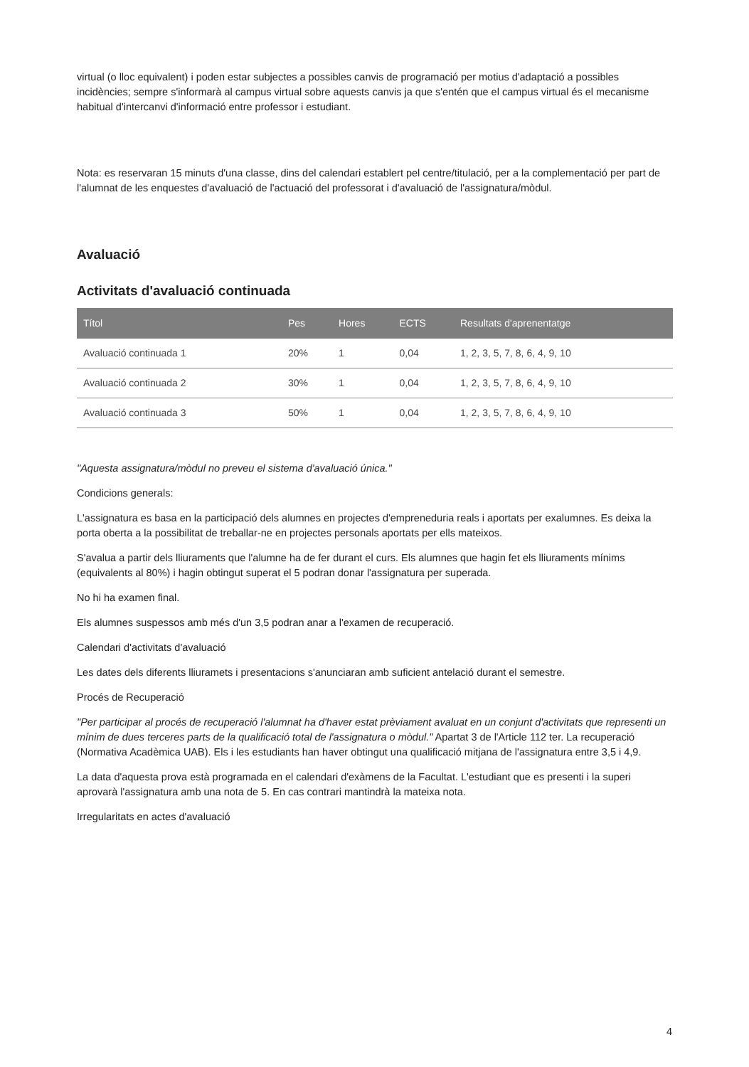virtual (o lloc equivalent) i poden estar subjectes a possibles canvis de programació per motius d'adaptació a possibles incidències; sempre s'informarà al campus virtual sobre aquests canvis ja que s'entén que el campus virtual és el mecanisme habitual d'intercanvi d'informació entre professor i estudiant.
Nota: es reservaran 15 minuts d'una classe, dins del calendari establert pel centre/titulació, per a la complementació per part de l'alumnat de les enquestes d'avaluació de l'actuació del professorat i d'avaluació de l'assignatura/mòdul.
Avaluació
Activitats d'avaluació continuada
| Títol | Pes | Hores | ECTS | Resultats d'aprenentatge |
| --- | --- | --- | --- | --- |
| Avaluació continuada 1 | 20% | 1 | 0,04 | 1, 2, 3, 5, 7, 8, 6, 4, 9, 10 |
| Avaluació continuada 2 | 30% | 1 | 0,04 | 1, 2, 3, 5, 7, 8, 6, 4, 9, 10 |
| Avaluació continuada 3 | 50% | 1 | 0,04 | 1, 2, 3, 5, 7, 8, 6, 4, 9, 10 |
"Aquesta assignatura/mòdul no preveu el sistema d'avaluació única."
Condicions generals:
L'assignatura es basa en la participació dels alumnes en projectes d'empreneduria reals i aportats per exalumnes. Es deixa la porta oberta a la possibilitat de treballar-ne en projectes personals aportats per ells mateixos.
S'avalua a partir dels lliuraments que l'alumne ha de fer durant el curs. Els alumnes que hagin fet els lliuraments mínims (equivalents al 80%) i hagin obtingut superat el 5 podran donar l'assignatura per superada.
No hi ha examen final.
Els alumnes suspessos amb més d'un 3,5 podran anar a l'examen de recuperació.
Calendari d'activitats d'avaluació
Les dates dels diferents lliuramets i presentacions s'anunciaran amb suficient antelació durant el semestre.
Procés de Recuperació
"Per participar al procés de recuperació l'alumnat ha d'haver estat prèviament avaluat en un conjunt d'activitats que representi un mínim de dues terceres parts de la qualificació total de l'assignatura o mòdul." Apartat 3 de l'Article 112 ter. La recuperació (Normativa Acadèmica UAB). Els i les estudiants han haver obtingut una qualificació mitjana de l'assignatura entre 3,5 i 4,9.
La data d'aquesta prova està programada en el calendari d'exàmens de la Facultat. L'estudiant que es presenti i la superi aprovarà l'assignatura amb una nota de 5. En cas contrari mantindrà la mateixa nota.
Irregularitats en actes d'avaluació
4